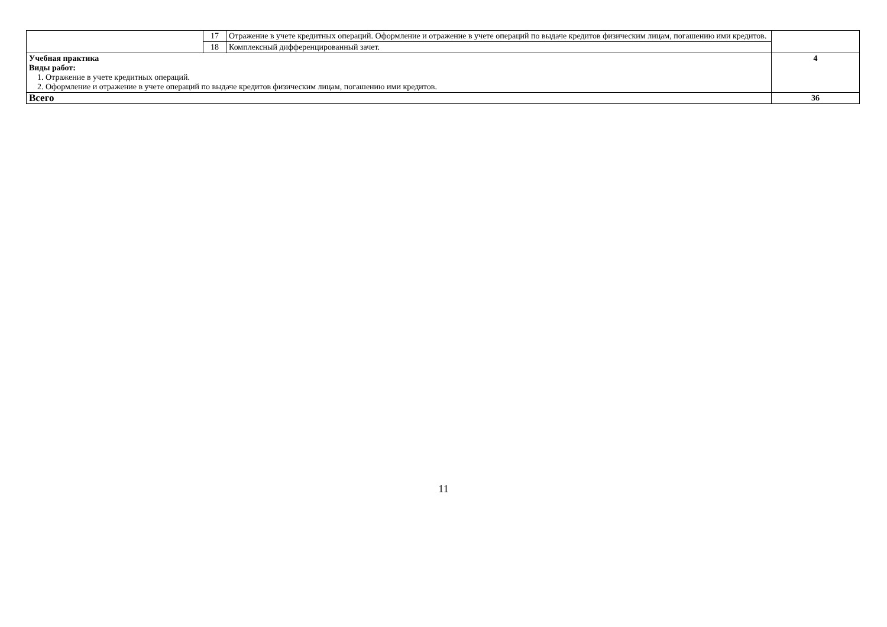| | 17 | Отражение в учете кредитных операций. Оформление и отражение в учете операций по выдаче кредитов физическим лицам, погашению ими кредитов. | |
| | 18 | Комплексный дифференцированный зачет. | |
| Учебная практика Виды работ: 1. Отражение в учете кредитных операций. 2. Оформление и отражение в учете операций по выдаче кредитов физическим лицам, погашению ими кредитов. | | | 4 |
| Всего | | | 36 |
11